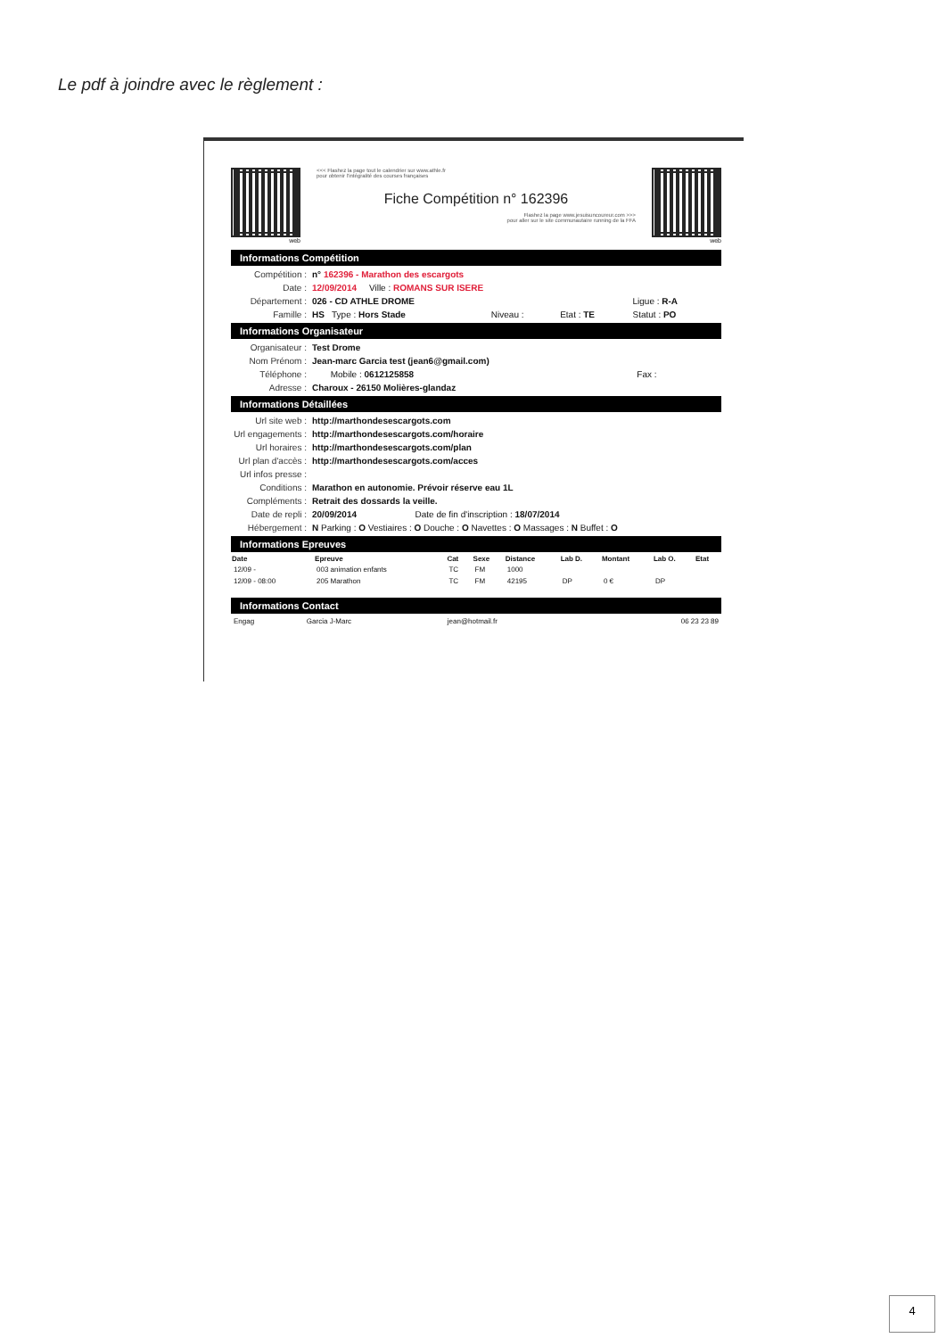Le pdf à joindre avec le règlement :
web
<<< Flashez la page tout le calendrier sur www.athle.fr
pour obtenir l'intégralité des courses françaises
Fiche Compétition n° 162396
Flashez la page www.jesuisuncoureur.com >>>
pour aller sur le site communautaire running de la FFA
web
Informations Compétition
| Compétition : | n° 162396 - Marathon des escargots | | | |
| Date : | 12/09/2014 Ville : ROMANS SUR ISERE | | | |
| Département : | 026 - CD ATHLE DROME | | | Ligue : R-A |
| Famille : | HS Type : Hors Stade | Niveau : | Etat : TE | Statut : PO |
Informations Organisateur
| Organisateur : | Test Drome | | |
| Nom Prénom : | Jean-marc Garcia test (jean6@gmail.com) | | |
| Téléphone : | | Mobile : 0612125858 | Fax : |
| Adresse : | Charoux - 26150 Molières-glandaz | | |
Informations Détaillées
| Url site web : | http://marthondesescargots.com | |
| Url engagements : | http://marthondesescargots.com/horaire | |
| Url horaires : | http://marthondesescargots.com/plan | |
| Url plan d'accès : | http://marthondesescargots.com/acces | |
| Url infos presse : | | |
| Conditions : | Marathon en autonomie. Prévoir réserve eau 1L | |
| Compléments : | Retrait des dossards la veille. | |
| Date de repli : | 20/09/2014 | Date de fin d'inscription : 18/07/2014 |
| Hébergement : | N Parking : O Vestiaires : O Douche : O Navettes : O Massages : N Buffet : O | |
Informations Epreuves
| Date | Epreuve | Cat | Sexe | Distance | Lab D. | Montant | Lab O. | Etat |
| --- | --- | --- | --- | --- | --- | --- | --- | --- |
| 12/09 - | 003 animation enfants | TC | FM | 1000 | | | | |
| 12/09 - 08:00 | 205 Marathon | TC | FM | 42195 | DP | 0 € | DP | |
Informations Contact
| Engag | Garcia J-Marc | jean@hotmail.fr | 06 23 23 89 |
4